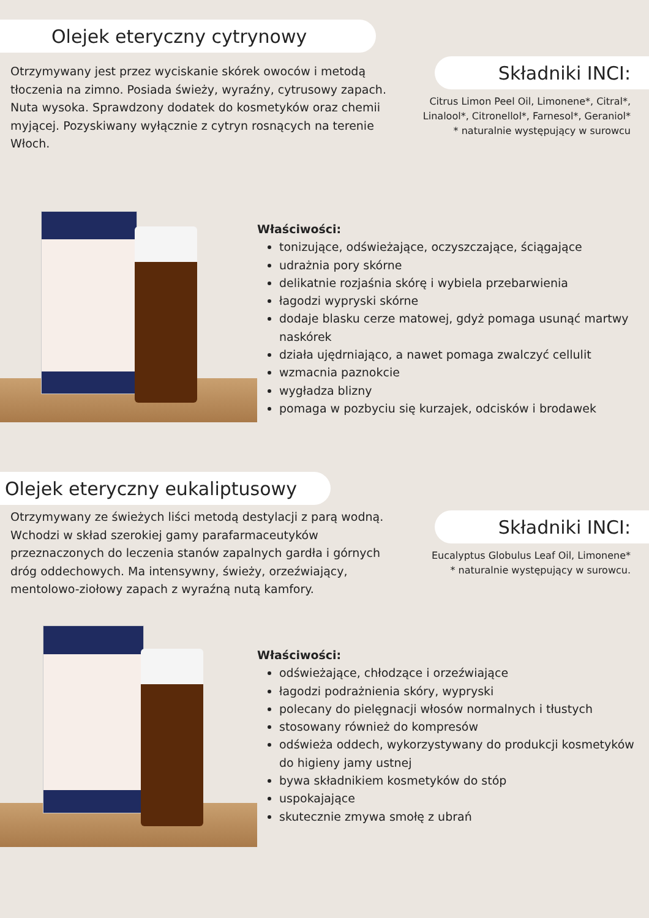Olejek eteryczny cytrynowy
Otrzymywany jest przez wyciskanie skórek owoców i metodą tłoczenia na zimno. Posiada świeży, wyraźny, cytrusowy zapach. Nuta wysoka. Sprawdzony dodatek do kosmetyków oraz chemii myjącej. Pozyskiwany wyłącznie z cytryn rosnących na terenie Włoch.
Składniki INCI:
Citrus Limon Peel Oil, Limonene*, Citral*, Linalool*, Citronellol*, Farnesol*, Geraniol*
* naturalnie występujący w surowcu
Właściwości:
tonizujące, odświeżające, oczyszczające, ściągające
udrażnia pory skórne
delikatnie rozjaśnia skórę i wybiela przebarwienia
łagodzi wypryski skórne
dodaje blasku cerze matowej, gdyż pomaga usunąć martwy naskórek
działa ujędrniająco, a nawet pomaga zwalczyć cellulit
wzmacnia paznokcie
wygładza blizny
pomaga w pozbyciu się kurzajek, odcisków i brodawek
Olejek eteryczny eukaliptusowy
Otrzymywany ze świeżych liści metodą destylacji z parą wodną. Wchodzi w skład szerokiej gamy parafarmaceutyków przeznaczonych do leczenia stanów zapalnych gardła i górnych dróg oddechowych. Ma intensywny, świeży, orzeźwiający, mentolowo-ziołowy zapach z wyraźną nutą kamfory.
Składniki INCI:
Eucalyptus Globulus Leaf Oil, Limonene*
* naturalnie występujący w surowcu.
Właściwości:
odświeżające, chłodzące i orzeźwiające
łagodzi podrażnienia skóry, wypryski
polecany do pielęgnacji włosów normalnych i tłustych
stosowany również do kompresów
odświeża oddech, wykorzystywany do produkcji kosmetyków do higieny jamy ustnej
bywa składnikiem kosmetyków do stóp
uspokajające
skutecznie zmywa smołę z ubrań